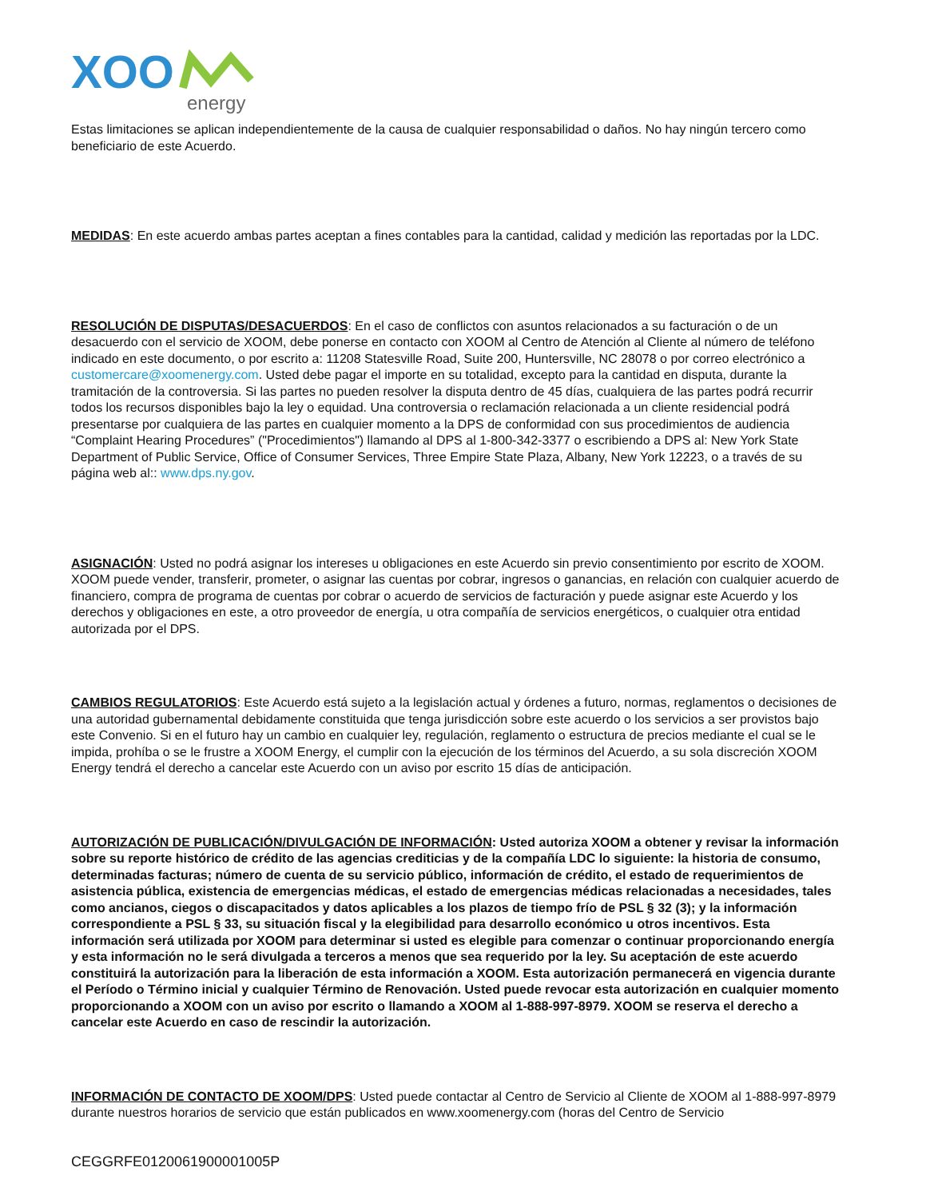XOO
energy
Estas limitaciones se aplican independientemente de la causa de cualquier responsabilidad o daños. No hay ningún tercero como beneficiario de este Acuerdo.
MEDIDAS: En este acuerdo ambas partes aceptan a fines contables para la cantidad, calidad y medición las reportadas por la LDC.
RESOLUCIÓN DE DISPUTAS/DESACUERDOS: En el caso de conflictos con asuntos relacionados a su facturación o de un desacuerdo con el servicio de XOOM, debe ponerse en contacto con XOOM al Centro de Atención al Cliente al número de teléfono indicado en este documento, o por escrito a: 11208 Statesville Road, Suite 200, Huntersville, NC 28078 o por correo electrónico a customercare@xoomenergy.com. Usted debe pagar el importe en su totalidad, excepto para la cantidad en disputa, durante la tramitación de la controversia. Si las partes no pueden resolver la disputa dentro de 45 días, cualquiera de las partes podrá recurrir todos los recursos disponibles bajo la ley o equidad. Una controversia o reclamación relacionada a un cliente residencial podrá presentarse por cualquiera de las partes en cualquier momento a la DPS de conformidad con sus procedimientos de audiencia “Complaint Hearing Procedures” ("Procedimientos") llamando al DPS al 1-800-342-3377 o escribiendo a DPS al: New York State Department of Public Service, Office of Consumer Services, Three Empire State Plaza, Albany, New York 12223, o a través de su página web al:: www.dps.ny.gov.
ASIGNACIÓN: Usted no podrá asignar los intereses u obligaciones en este Acuerdo sin previo consentimiento por escrito de XOOM. XOOM puede vender, transferir, prometer, o asignar las cuentas por cobrar, ingresos o ganancias, en relación con cualquier acuerdo de financiero, compra de programa de cuentas por cobrar o acuerdo de servicios de facturación y puede asignar este Acuerdo y los derechos y obligaciones en este, a otro proveedor de energía, u otra compañía de servicios energéticos, o cualquier otra entidad autorizada por el DPS.
CAMBIOS REGULATORIOS: Este Acuerdo está sujeto a la legislación actual y órdenes a futuro, normas, reglamentos o decisiones de una autoridad gubernamental debidamente constituida que tenga jurisdicción sobre este acuerdo o los servicios a ser provistos bajo este Convenio. Si en el futuro hay un cambio en cualquier ley, regulación, reglamento o estructura de precios mediante el cual se le impida, prohíba o se le frustre a XOOM Energy, el cumplir con la ejecución de los términos del Acuerdo, a su sola discreción XOOM Energy tendrá el derecho a cancelar este Acuerdo con un aviso por escrito 15 días de anticipación.
AUTORIZACIÓN DE PUBLICACIÓN/DIVULGACIÓN DE INFORMACIÓN: Usted autoriza XOOM a obtener y revisar la información sobre su reporte histórico de crédito de las agencias crediticias y de la compañía LDC lo siguiente: la historia de consumo, determinadas facturas; número de cuenta de su servicio público, información de crédito, el estado de requerimientos de asistencia pública, existencia de emergencias médicas, el estado de emergencias médicas relacionadas a necesidades, tales como ancianos, ciegos o discapacitados y datos aplicables a los plazos de tiempo frío de PSL § 32 (3); y la información correspondiente a PSL § 33, su situación fiscal y la elegibilidad para desarrollo económico u otros incentivos. Esta información será utilizada por XOOM para determinar si usted es elegible para comenzar o continuar proporcionando energía y esta información no le será divulgada a terceros a menos que sea requerido por la ley. Su aceptación de este acuerdo constituirá la autorización para la liberación de esta información a XOOM. Esta autorización permanecerá en vigencia durante el Período o Término inicial y cualquier Término de Renovación. Usted puede revocar esta autorización en cualquier momento proporcionando a XOOM con un aviso por escrito o llamando a XOOM al 1-888-997-8979. XOOM se reserva el derecho a cancelar este Acuerdo en caso de rescindir la autorización.
INFORMACIÓN DE CONTACTO DE XOOM/DPS: Usted puede contactar al Centro de Servicio al Cliente de XOOM al 1-888-997-8979 durante nuestros horarios de servicio que están publicados en www.xoomenergy.com (horas del Centro de Servicio
CEGGRFE0120061900001005P